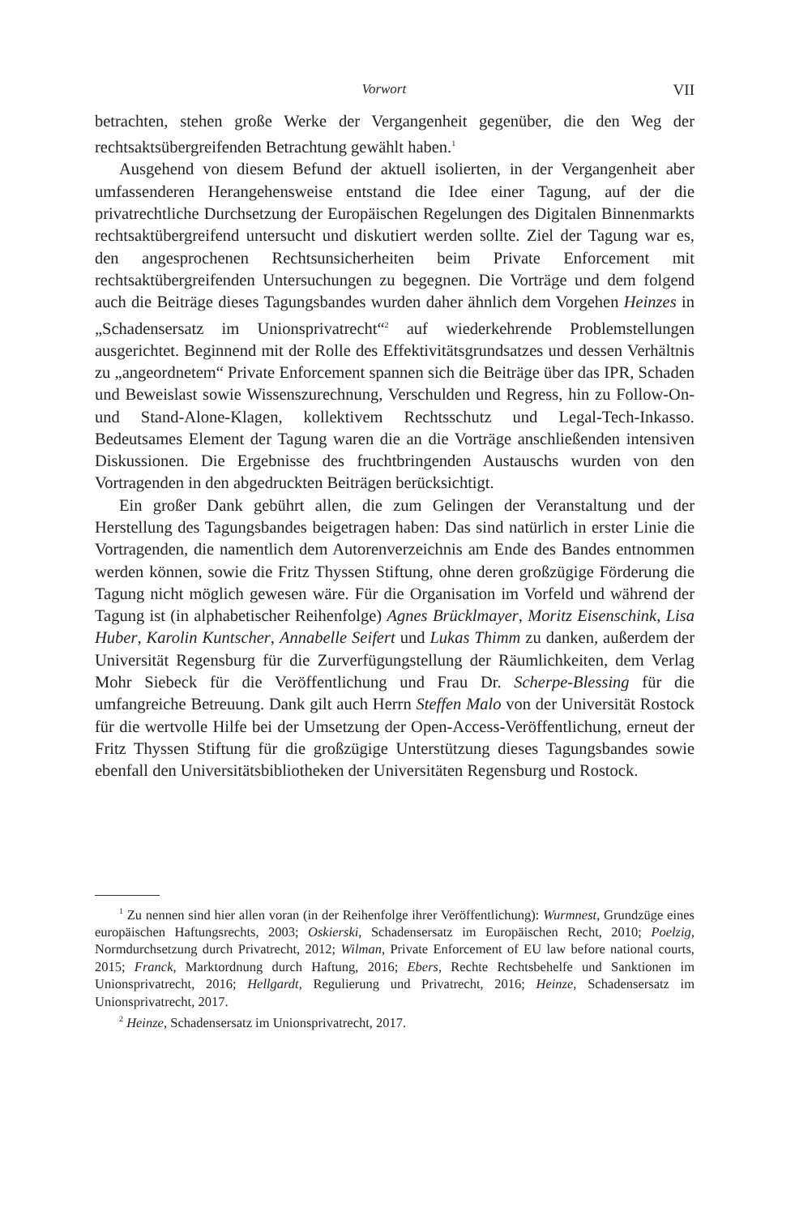Vorwort VII
betrachten, stehen große Werke der Vergangenheit gegenüber, die den Weg der rechtsaktsübergreifenden Betrachtung gewählt haben.<sup>1</sup>
Ausgehend von diesem Befund der aktuell isolierten, in der Vergangenheit aber umfassenderen Herangehensweise entstand die Idee einer Tagung, auf der die privatrechtliche Durchsetzung der Europäischen Regelungen des Digitalen Binnenmarkts rechtsaktübergreifend untersucht und diskutiert werden sollte. Ziel der Tagung war es, den angesprochenen Rechtsunsicherheiten beim Private Enforcement mit rechtsaktübergreifenden Untersuchungen zu begegnen. Die Vorträge und dem folgend auch die Beiträge dieses Tagungsbandes wurden daher ähnlich dem Vorgehen Heinzes in „Schadensersatz im Unionsprivatrecht“<sup>2</sup> auf wiederkehrende Problemstellungen ausgerichtet. Beginnend mit der Rolle des Effektivitätsgrundsatzes und dessen Verhältnis zu „angeordnetem“ Private Enforcement spannen sich die Beiträge über das IPR, Schaden und Beweislast sowie Wissenszurechnung, Verschulden und Regress, hin zu Follow-On- und Stand-Alone-Klagen, kollektivem Rechtsschutz und Legal-Tech-Inkasso. Bedeutsames Element der Tagung waren die an die Vorträge anschließenden intensiven Diskussionen. Die Ergebnisse des fruchtbringenden Austauschs wurden von den Vortragenden in den abgedruckten Beiträgen berücksichtigt.
Ein großer Dank gebührt allen, die zum Gelingen der Veranstaltung und der Herstellung des Tagungsbandes beigetragen haben: Das sind natürlich in erster Linie die Vortragenden, die namentlich dem Autorenverzeichnis am Ende des Bandes entnommen werden können, sowie die Fritz Thyssen Stiftung, ohne deren großzügige Förderung die Tagung nicht möglich gewesen wäre. Für die Organisation im Vorfeld und während der Tagung ist (in alphabetischer Reihenfolge) Agnes Brücklmayer, Moritz Eisenschink, Lisa Huber, Karolin Kuntscher, Annabelle Seifert und Lukas Thimm zu danken, außerdem der Universität Regensburg für die Zurverfügungstellung der Räumlichkeiten, dem Verlag Mohr Siebeck für die Veröffentlichung und Frau Dr. Scherpe-Blessing für die umfangreiche Betreuung. Dank gilt auch Herrn Steffen Malo von der Universität Rostock für die wertvolle Hilfe bei der Umsetzung der Open-Access-Veröffentlichung, erneut der Fritz Thyssen Stiftung für die großzügige Unterstützung dieses Tagungsbandes sowie ebenfall den Universitätsbibliotheken der Universitäten Regensburg und Rostock.
<sup>1</sup> Zu nennen sind hier allen voran (in der Reihenfolge ihrer Veröffentlichung): Wurmnest, Grundzüge eines europäischen Haftungsrechts, 2003; Oskierski, Schadensersatz im Europäischen Recht, 2010; Poelzig, Normdurchsetzung durch Privatrecht, 2012; Wilman, Private Enforcement of EU law before national courts, 2015; Franck, Marktordnung durch Haftung, 2016; Ebers, Rechte Rechtsbehelfe und Sanktionen im Unionsprivatrecht, 2016; Hellgardt, Regulierung und Privatrecht, 2016; Heinze, Schadensersatz im Unionsprivatrecht, 2017.
<sup>2</sup> Heinze, Schadensersatz im Unionsprivatrecht, 2017.